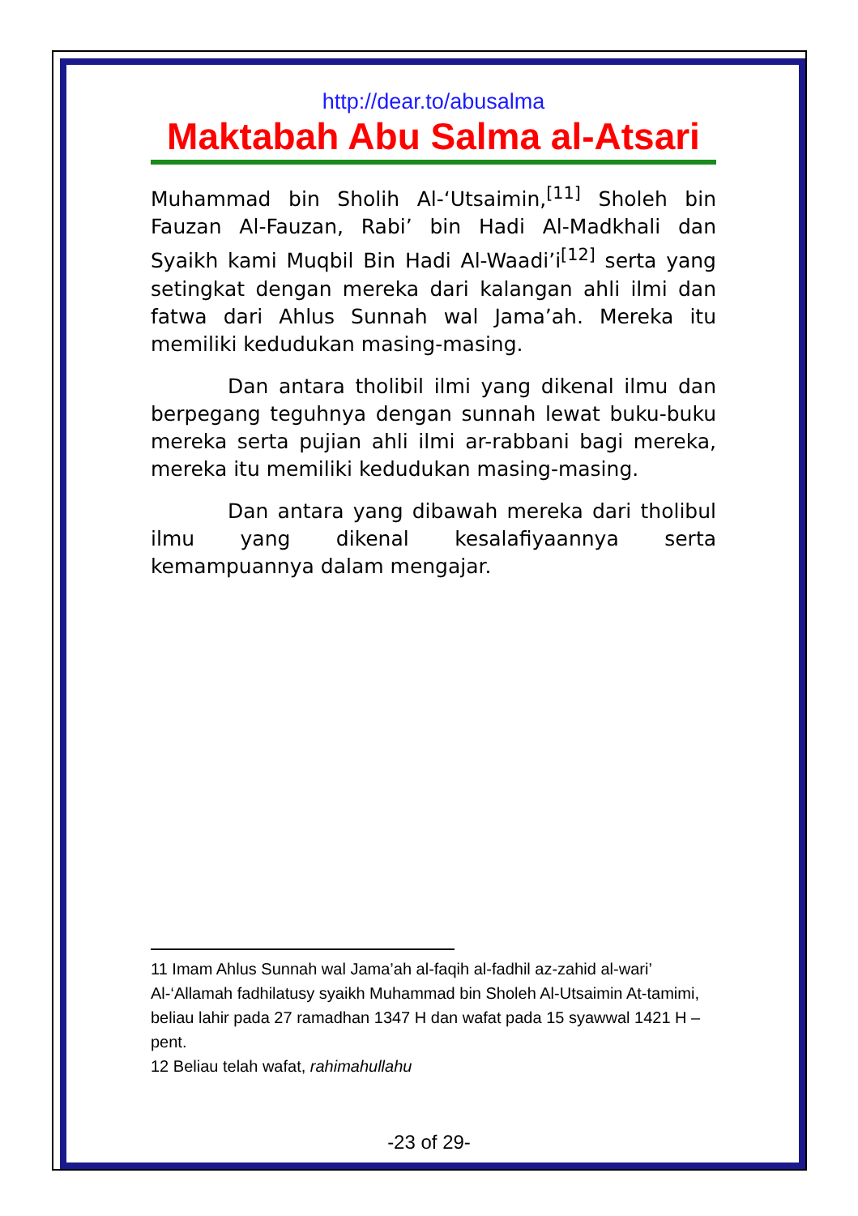http://dear.to/abusalma
Maktabah Abu Salma al-Atsari
Muhammad bin Sholih Al-‘Utsaimin,<sup>[11]</sup> Sholeh bin Fauzan Al-Fauzan, Rabi’ bin Hadi Al-Madkhali dan Syaikh kami Muqbil Bin Hadi Al-Waadi’i<sup>[12]</sup> serta yang setingkat dengan mereka dari kalangan ahli ilmi dan fatwa dari Ahlus Sunnah wal Jama’ah. Mereka itu memiliki kedudukan masing-masing.
Dan antara tholibil ilmi yang dikenal ilmu dan berpegang teguhnya dengan sunnah lewat buku-buku mereka serta pujian ahli ilmi ar-rabbani bagi mereka, mereka itu memiliki kedudukan masing-masing.
Dan antara yang dibawah mereka dari tholibul ilmu yang dikenal kesalafiyaannya serta kemampuannya dalam mengajar.
11 Imam Ahlus Sunnah wal Jama’ah al-faqih al-fadhil az-zahid al-wari’ Al-‘Allamah fadhilatusy syaikh Muhammad bin Sholeh Al-Utsaimin At-tamimi, beliau lahir pada 27 ramadhan 1347 H dan wafat pada 15 syawwal 1421 H –pent.
12 Beliau telah wafat, rahimahullahu
-23 of 29-